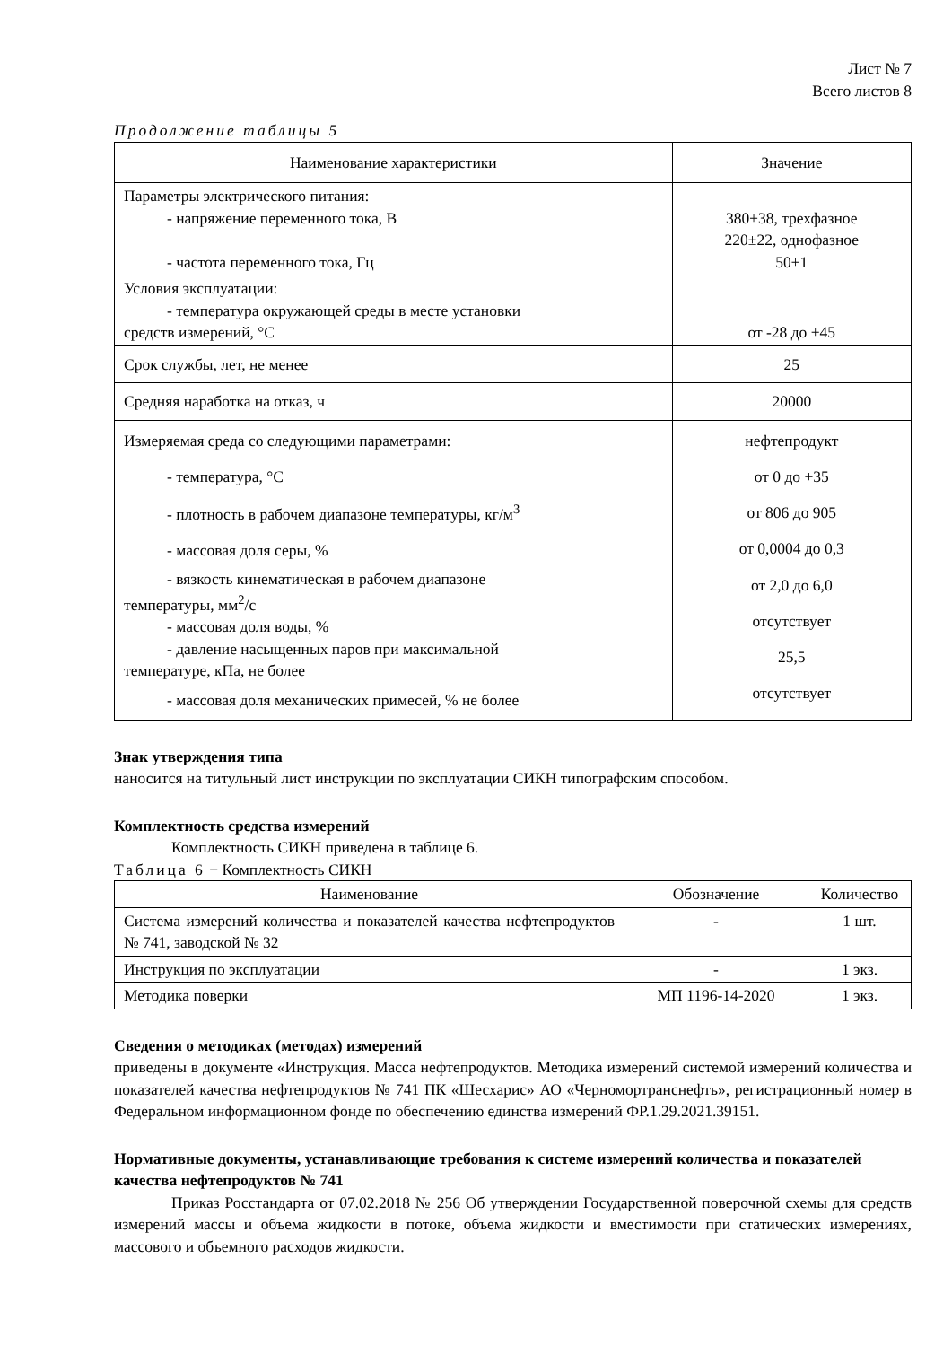Лист № 7
Всего листов 8
Продолжение таблицы 5
| Наименование характеристики | Значение |
| --- | --- |
| Параметры электрического питания: - напряжение переменного тока, В - частота переменного тока, Гц | 380±38, трехфазное 220±22, однофазное 50±1 |
| Условия эксплуатации: - температура окружающей среды в месте установки средств измерений, °C | от -28 до +45 |
| Срок службы, лет, не менее | 25 |
| Средняя наработка на отказ, ч | 20000 |
| Измеряемая среда со следующими параметрами: - температура, °C - плотность в рабочем диапазоне температуры, кг/м<sup>3</sup> - массовая доля серы, % - вязкость кинематическая в рабочем диапазоне температуры, мм<sup>2</sup>/с - массовая доля воды, % - давление насыщенных паров при максимальной температуре, кПа, не более - массовая доля механических примесей, % не более | нефтепродукт от 0 до +35 от 806 до 905 от 0,0004 до 0,3 от 2,0 до 6,0 отсутствует 25,5 отсутствует |
Знак утверждения типа
наносится на титульный лист инструкции по эксплуатации СИКН типографским способом.
Комплектность средства измерений
Комплектность СИКН приведена в таблице 6.
Таблица 6 − Комплектность СИКН
| Наименование | Обозначение | Количество |
| --- | --- | --- |
| Система измерений количества и показателей качества нефтепродуктов № 741, заводской № 32 | - | 1 шт. |
| Инструкция по эксплуатации | - | 1 экз. |
| Методика поверки | МП 1196-14-2020 | 1 экз. |
Сведения о методиках (методах) измерений
приведены в документе «Инструкция. Масса нефтепродуктов. Методика измерений системой измерений количества и показателей качества нефтепродуктов № 741 ПК «Шесхарис» АО «Черномортранснефть», регистрационный номер в Федеральном информационном фонде по обеспечению единства измерений ФР.1.29.2021.39151.
Нормативные документы, устанавливающие требования к системе измерений количества и показателей качества нефтепродуктов № 741
Приказ Росстандарта от 07.02.2018 № 256 Об утверждении Государственной поверочной схемы для средств измерений массы и объема жидкости в потоке, объема жидкости и вместимости при статических измерениях, массового и объемного расходов жидкости.